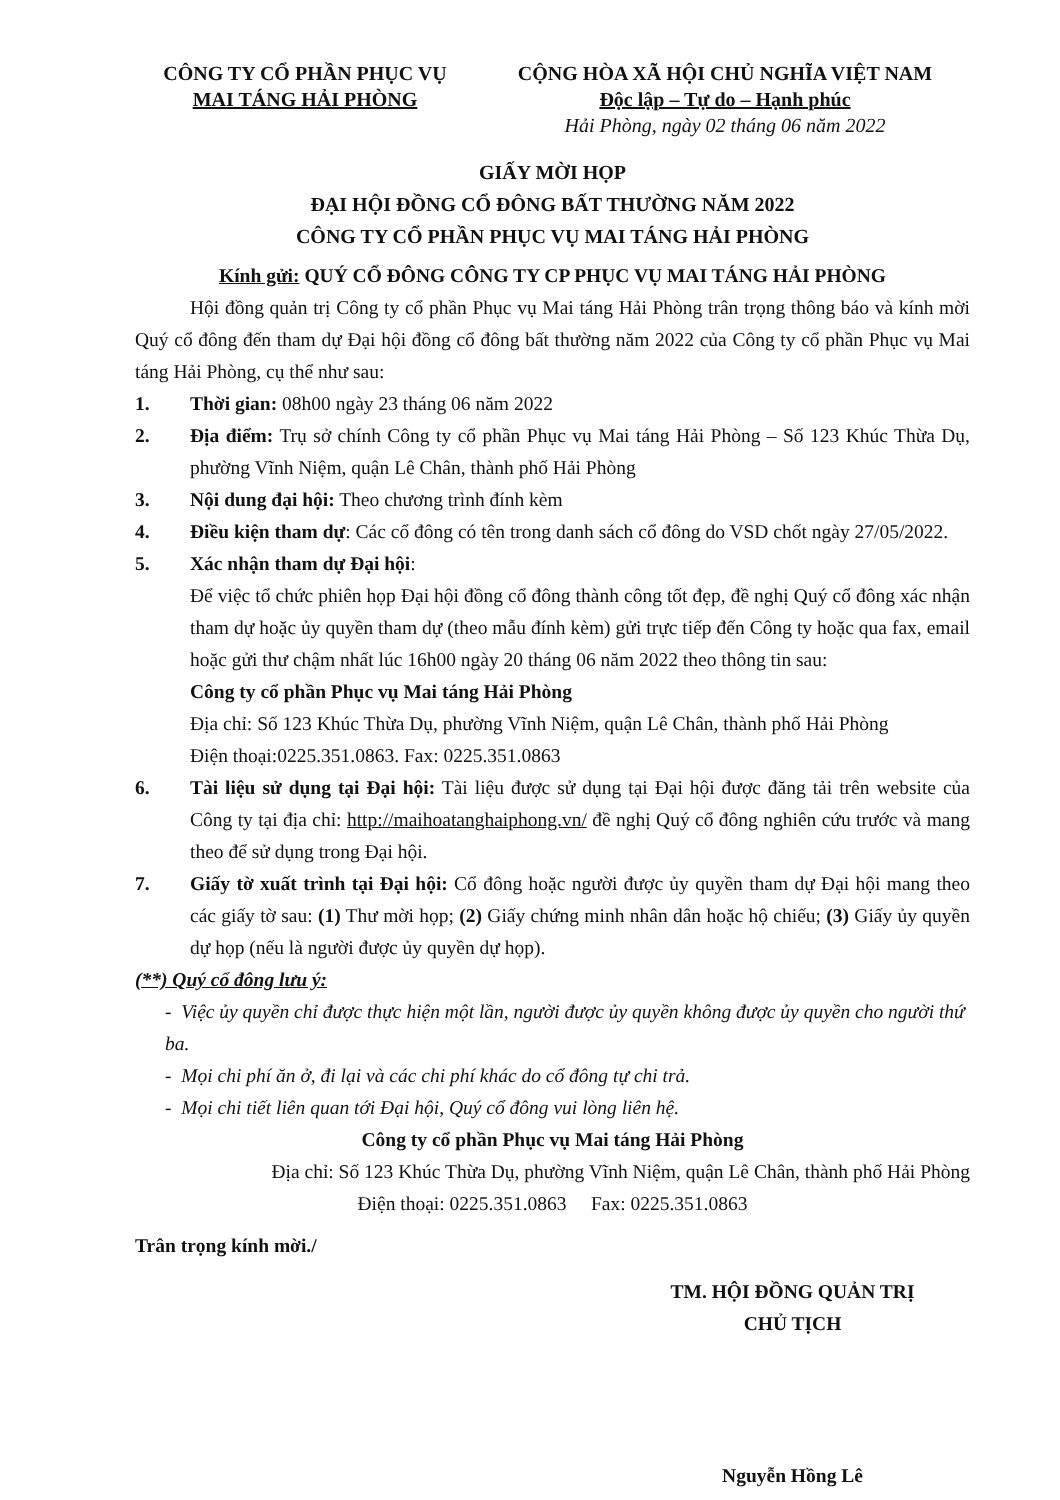CÔNG TY CỔ PHẦN PHỤC VỤ
MAI TÁNG HẢI PHÒNG
CỘNG HÒA XÃ HỘI CHỦ NGHĨA VIỆT NAM
Độc lập – Tự do – Hạnh phúc
Hải Phòng, ngày 02 tháng 06 năm 2022
GIẤY MỜI HỌP
ĐẠI HỘI ĐỒNG CỔ ĐÔNG BẤT THƯỜNG NĂM 2022
CÔNG TY CỔ PHẦN PHỤC VỤ MAI TÁNG HẢI PHÒNG
Kính gửi: QUÝ CỔ ĐÔNG CÔNG TY CP PHỤC VỤ MAI TÁNG HẢI PHÒNG
Hội đồng quản trị Công ty cổ phần Phục vụ Mai táng Hải Phòng trân trọng thông báo và kính mời Quý cổ đông đến tham dự Đại hội đồng cổ đông bất thường năm 2022 của Công ty cổ phần Phục vụ Mai táng Hải Phòng, cụ thể như sau:
1. Thời gian: 08h00 ngày 23 tháng 06 năm 2022
2. Địa điểm: Trụ sở chính Công ty cổ phần Phục vụ Mai táng Hải Phòng – Số 123 Khúc Thừa Dụ, phường Vĩnh Niệm, quận Lê Chân, thành phố Hải Phòng
3. Nội dung đại hội: Theo chương trình đính kèm
4. Điều kiện tham dự: Các cổ đông có tên trong danh sách cổ đông do VSD chốt ngày 27/05/2022.
5. Xác nhận tham dự Đại hội:
Để việc tổ chức phiên họp Đại hội đồng cổ đông thành công tốt đẹp, đề nghị Quý cổ đông xác nhận tham dự hoặc ủy quyền tham dự (theo mẫu đính kèm) gửi trực tiếp đến Công ty hoặc qua fax, email hoặc gửi thư chậm nhất lúc 16h00 ngày 20 tháng 06 năm 2022 theo thông tin sau:
Công ty cổ phần Phục vụ Mai táng Hải Phòng
Địa chỉ: Số 123 Khúc Thừa Dụ, phường Vĩnh Niệm, quận Lê Chân, thành phố Hải Phòng
Điện thoại:0225.351.0863. Fax: 0225.351.0863
6. Tài liệu sử dụng tại Đại hội: Tài liệu được sử dụng tại Đại hội được đăng tải trên website của Công ty tại địa chỉ: http://maihoatanghaiphong.vn/ đề nghị Quý cổ đông nghiên cứu trước và mang theo để sử dụng trong Đại hội.
7. Giấy tờ xuất trình tại Đại hội: Cổ đông hoặc người được ủy quyền tham dự Đại hội mang theo các giấy tờ sau: (1) Thư mời họp; (2) Giấy chứng minh nhân dân hoặc hộ chiếu; (3) Giấy ủy quyền dự họp (nếu là người được ủy quyền dự họp).
(**) Quý cổ đông lưu ý:
- Việc ủy quyền chỉ được thực hiện một lần, người được ủy quyền không được ủy quyền cho người thứ ba.
- Mọi chi phí ăn ở, đi lại và các chi phí khác do cổ đông tự chi trả.
- Mọi chi tiết liên quan tới Đại hội, Quý cổ đông vui lòng liên hệ.
Công ty cổ phần Phục vụ Mai táng Hải Phòng
Địa chỉ: Số 123 Khúc Thừa Dụ, phường Vĩnh Niệm, quận Lê Chân, thành phố Hải Phòng
Điện thoại: 0225.351.0863 Fax: 0225.351.0863
Trân trọng kính mời./
TM. HỘI ĐỒNG QUẢN TRỊ
CHỦ TỊCH
Nguyễn Hồng Lê